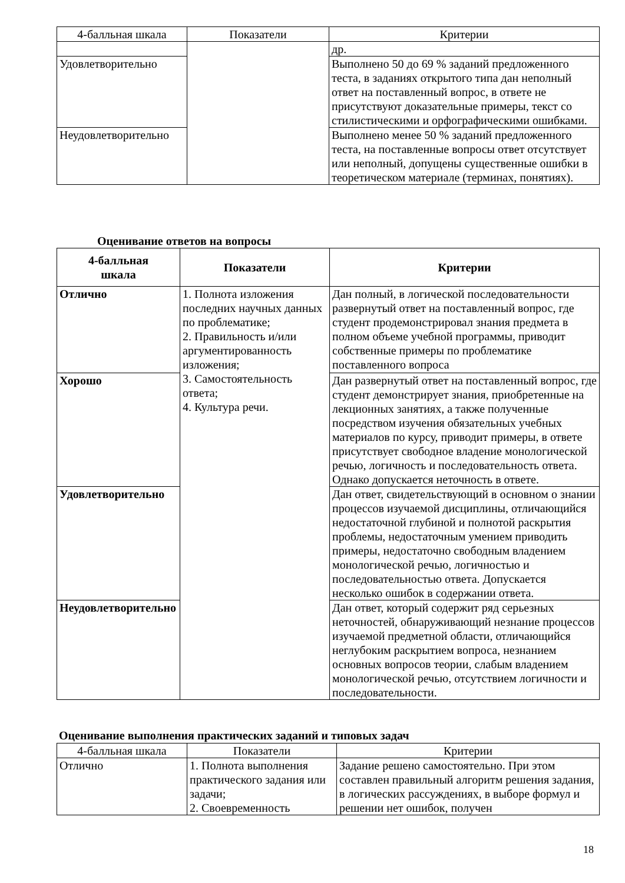| 4-балльная шкала | Показатели | Критерии |
| --- | --- | --- |
| | | др. |
| Удовлетворительно | | Выполнено 50 до 69 % заданий предложенного теста, в заданиях открытого типа дан неполный ответ на поставленный вопрос, в ответе не присутствуют доказательные примеры, текст со стилистическими и орфографическими ошибками. |
| Неудовлетворительно | | Выполнено менее 50 % заданий предложенного теста, на поставленные вопросы ответ отсутствует или неполный, допущены существенные ошибки в теоретическом материале (терминах, понятиях). |
Оценивание ответов на вопросы
| 4-балльная шкала | Показатели | Критерии |
| --- | --- | --- |
| Отлично | 1. Полнота изложения последних научных данных по проблематике; 2. Правильность и/или аргументированность изложения; 3. Самостоятельность ответа; 4. Культура речи. | Дан полный, в логической последовательности развернутый ответ на поставленный вопрос, где студент продемонстрировал знания предмета в полном объеме учебной программы, приводит собственные примеры по проблематике поставленного вопроса |
| Хорошо | | Дан развернутый ответ на поставленный вопрос, где студент демонстрирует знания, приобретенные на лекционных занятиях, а также полученные посредством изучения обязательных учебных материалов по курсу, приводит примеры, в ответе присутствует свободное владение монологической речью, логичность и последовательность ответа. Однако допускается неточность в ответе. |
| Удовлетворительно | | Дан ответ, свидетельствующий в основном о знании процессов изучаемой дисциплины, отличающийся недостаточной глубиной и полнотой раскрытия проблемы, недостаточным умением приводить примеры, недостаточно свободным владением монологической речью, логичностью и последовательностью ответа. Допускается несколько ошибок в содержании ответа. |
| Неудовлетворительно | | Дан ответ, который содержит ряд серьезных неточностей, обнаруживающий незнание процессов изучаемой предметной области, отличающийся неглубоким раскрытием вопроса, незнанием основных вопросов теории, слабым владением монологической речью, отсутствием логичности и последовательности. |
Оценивание выполнения практических заданий и типовых задач
| 4-балльная шкала | Показатели | Критерии |
| --- | --- | --- |
| Отлично | 1. Полнота выполнения практического задания или задачи; 2. Своевременность | Задание решено самостоятельно. При этом составлен правильный алгоритм решения задания, в логических рассуждениях, в выборе формул и решении нет ошибок, получен |
18